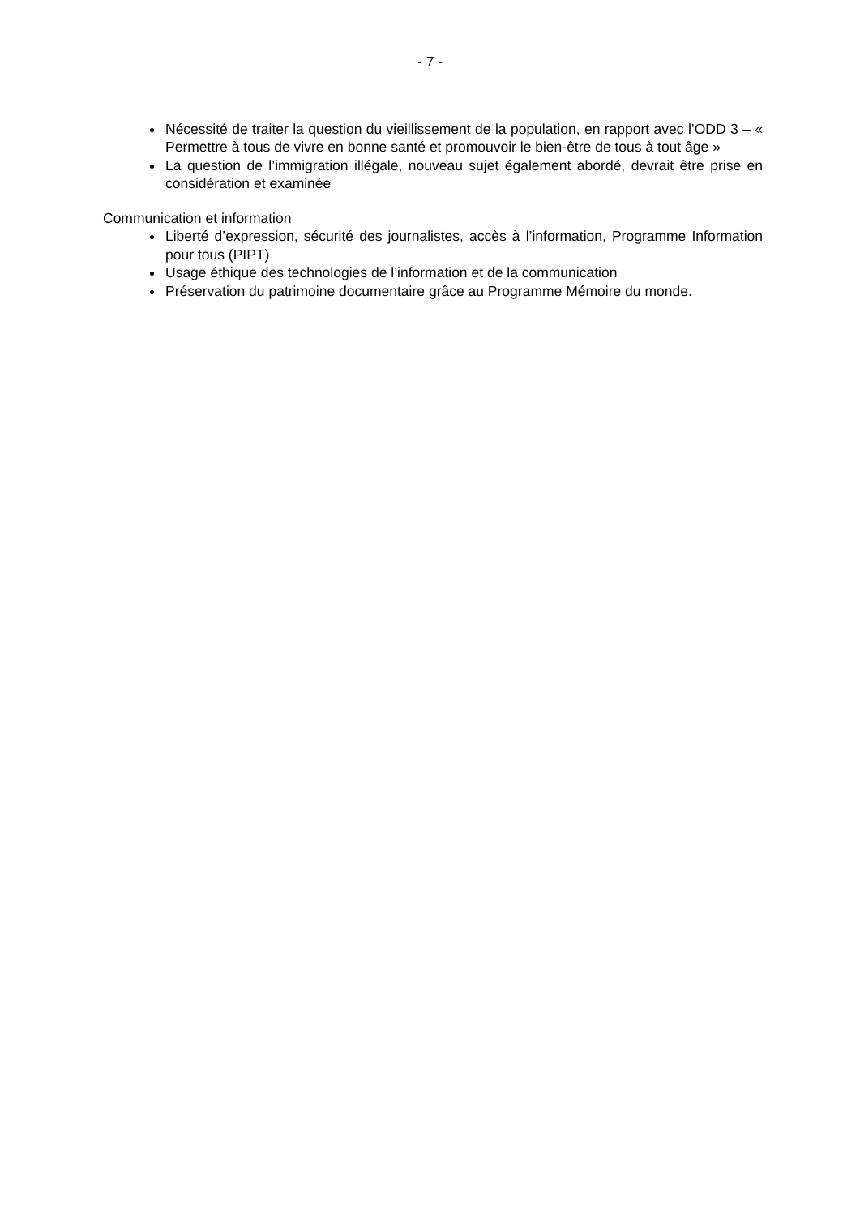- 7 -
Nécessité de traiter la question du vieillissement de la population, en rapport avec l’ODD 3 – « Permettre à tous de vivre en bonne santé et promouvoir le bien-être de tous à tout âge »
La question de l’immigration illégale, nouveau sujet également abordé, devrait être prise en considération et examinée
Communication et information
Liberté d’expression, sécurité des journalistes, accès à l’information, Programme Information pour tous (PIPT)
Usage éthique des technologies de l’information et de la communication
Préservation du patrimoine documentaire grâce au Programme Mémoire du monde.